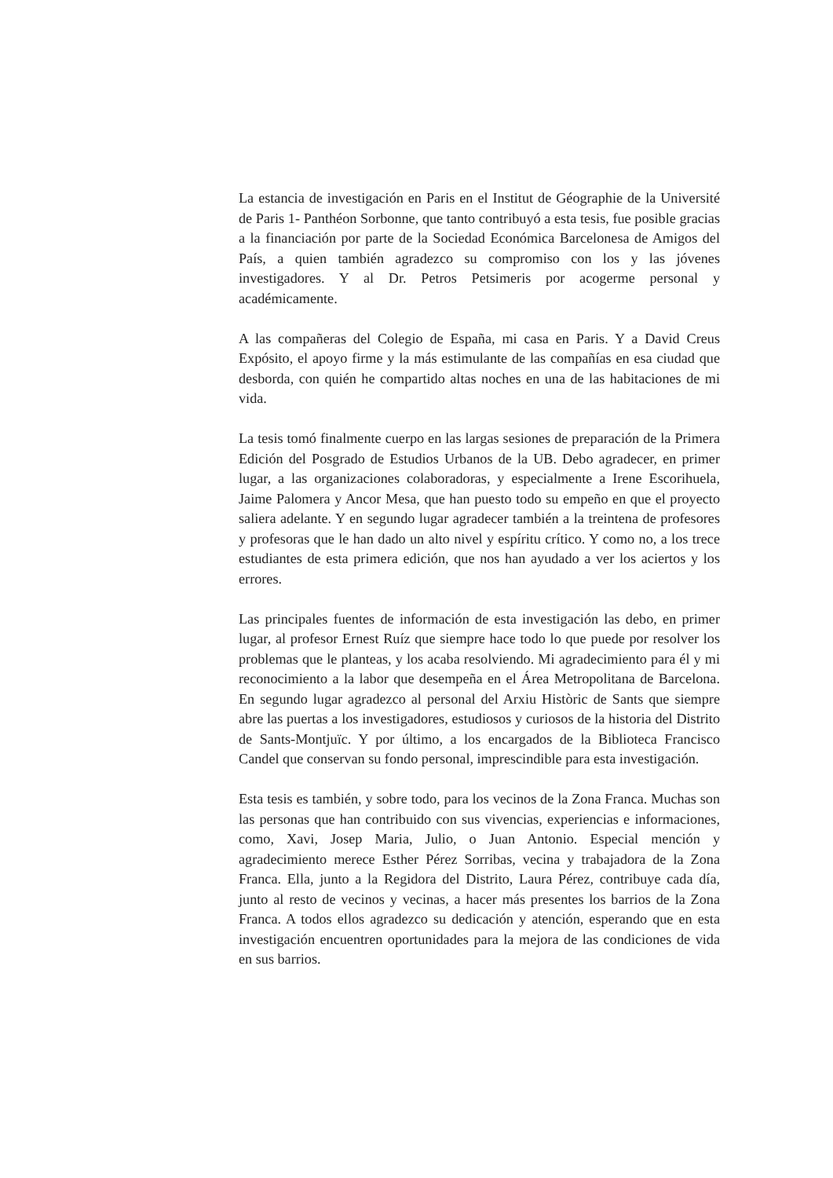La estancia de investigación en Paris en el Institut de Géographie de la Université de Paris 1- Panthéon Sorbonne, que tanto contribuyó a esta tesis, fue posible gracias a la financiación por parte de la Sociedad Económica Barcelonesa de Amigos del País, a quien también agradezco su compromiso con los y las jóvenes investigadores. Y al Dr. Petros Petsimeris por acogerme personal y académicamente.
A las compañeras del Colegio de España, mi casa en Paris. Y a David Creus Expósito, el apoyo firme y la más estimulante de las compañías en esa ciudad que desborda, con quién he compartido altas noches en una de las habitaciones de mi vida.
La tesis tomó finalmente cuerpo en las largas sesiones de preparación de la Primera Edición del Posgrado de Estudios Urbanos de la UB. Debo agradecer, en primer lugar, a las organizaciones colaboradoras, y especialmente a Irene Escorihuela, Jaime Palomera y Ancor Mesa, que han puesto todo su empeño en que el proyecto saliera adelante. Y en segundo lugar agradecer también a la treintena de profesores y profesoras que le han dado un alto nivel y espíritu crítico. Y como no, a los trece estudiantes de esta primera edición, que nos han ayudado a ver los aciertos y los errores.
Las principales fuentes de información de esta investigación las debo, en primer lugar, al profesor Ernest Ruíz que siempre hace todo lo que puede por resolver los problemas que le planteas, y los acaba resolviendo. Mi agradecimiento para él y mi reconocimiento a la labor que desempeña en el Área Metropolitana de Barcelona. En segundo lugar agradezco al personal del Arxiu Històric de Sants que siempre abre las puertas a los investigadores, estudiosos y curiosos de la historia del Distrito de Sants-Montjuïc. Y por último, a los encargados de la Biblioteca Francisco Candel que conservan su fondo personal, imprescindible para esta investigación.
Esta tesis es también, y sobre todo, para los vecinos de la Zona Franca. Muchas son las personas que han contribuido con sus vivencias, experiencias e informaciones, como, Xavi, Josep Maria, Julio, o Juan Antonio. Especial mención y agradecimiento merece Esther Pérez Sorribas, vecina y trabajadora de la Zona Franca. Ella, junto a la Regidora del Distrito, Laura Pérez, contribuye cada día, junto al resto de vecinos y vecinas, a hacer más presentes los barrios de la Zona Franca. A todos ellos agradezco su dedicación y atención, esperando que en esta investigación encuentren oportunidades para la mejora de las condiciones de vida en sus barrios.